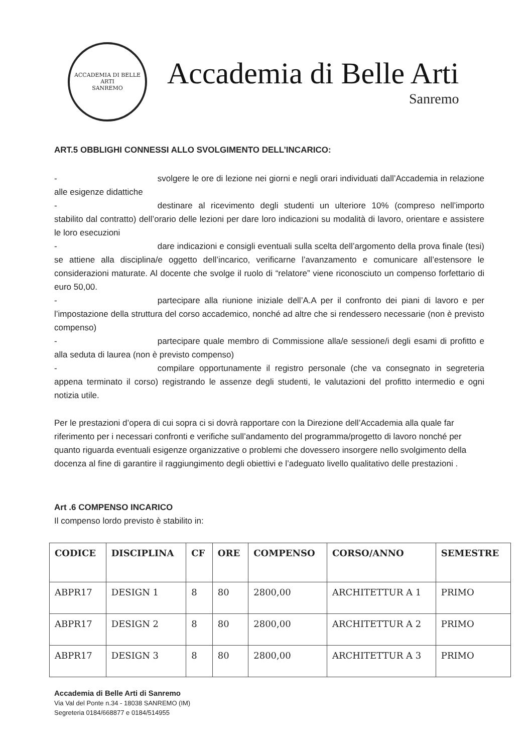ACCADEMIA DI BELLE ARTI
SANREMO
Accademia di Belle Arti
Sanremo
ART.5 OBBLIGHI CONNESSI ALLO SVOLGIMENTO DELL’INCARICO:
- svolgere le ore di lezione nei giorni e negli orari individuati dall’Accademia in relazione alle esigenze didattiche
- destinare al ricevimento degli studenti un ulteriore 10% (compreso nell’importo stabilito dal contratto) dell’orario delle lezioni per dare loro indicazioni su modalità di lavoro, orientare e assistere le loro esecuzioni
- dare indicazioni e consigli eventuali sulla scelta dell’argomento della prova finale (tesi) se attiene alla disciplina/e oggetto dell’incarico, verificarne l’avanzamento e comunicare all’estensore le considerazioni maturate. Al docente che svolge il ruolo di “relatore” viene riconosciuto un compenso forfettario di euro 50,00.
- partecipare alla riunione iniziale dell’A.A per il confronto dei piani di lavoro e per l’impostazione della struttura del corso accademico, nonché ad altre che si rendessero necessarie (non è previsto compenso)
- partecipare quale membro di Commissione alla/e sessione/i degli esami di profitto e alla seduta di laurea (non è previsto compenso)
- compilare opportunamente il registro personale (che va consegnato in segreteria appena terminato il corso) registrando le assenze degli studenti, le valutazioni del profitto intermedio e ogni notizia utile.
Per le prestazioni d’opera di cui sopra ci si dovrà rapportare con la Direzione dell’Accademia alla quale far riferimento per i necessari confronti e verifiche sull’andamento del programma/progetto di lavoro nonché per quanto riguarda eventuali esigenze organizzative o problemi che dovessero insorgere nello svolgimento della docenza al fine di garantire il raggiungimento degli obiettivi e l’adeguato livello qualitativo delle prestazioni .
Art .6 COMPENSO INCARICO
Il compenso lordo previsto è stabilito in:
| CODICE | DISCIPLINA | CF | ORE | COMPENSO | CORSO/ANNO | SEMESTRE |
| --- | --- | --- | --- | --- | --- | --- |
| ABPR17 | DESIGN 1 | 8 | 80 | 2800,00 | ARCHITETTUR A 1 | PRIMO |
| ABPR17 | DESIGN 2 | 8 | 80 | 2800,00 | ARCHITETTUR A 2 | PRIMO |
| ABPR17 | DESIGN 3 | 8 | 80 | 2800,00 | ARCHITETTUR A 3 | PRIMO |
Accademia di Belle Arti di Sanremo
Via Val del Ponte n.34 - 18038 SANREMO (IM)
Segreteria 0184/668877 e 0184/514955